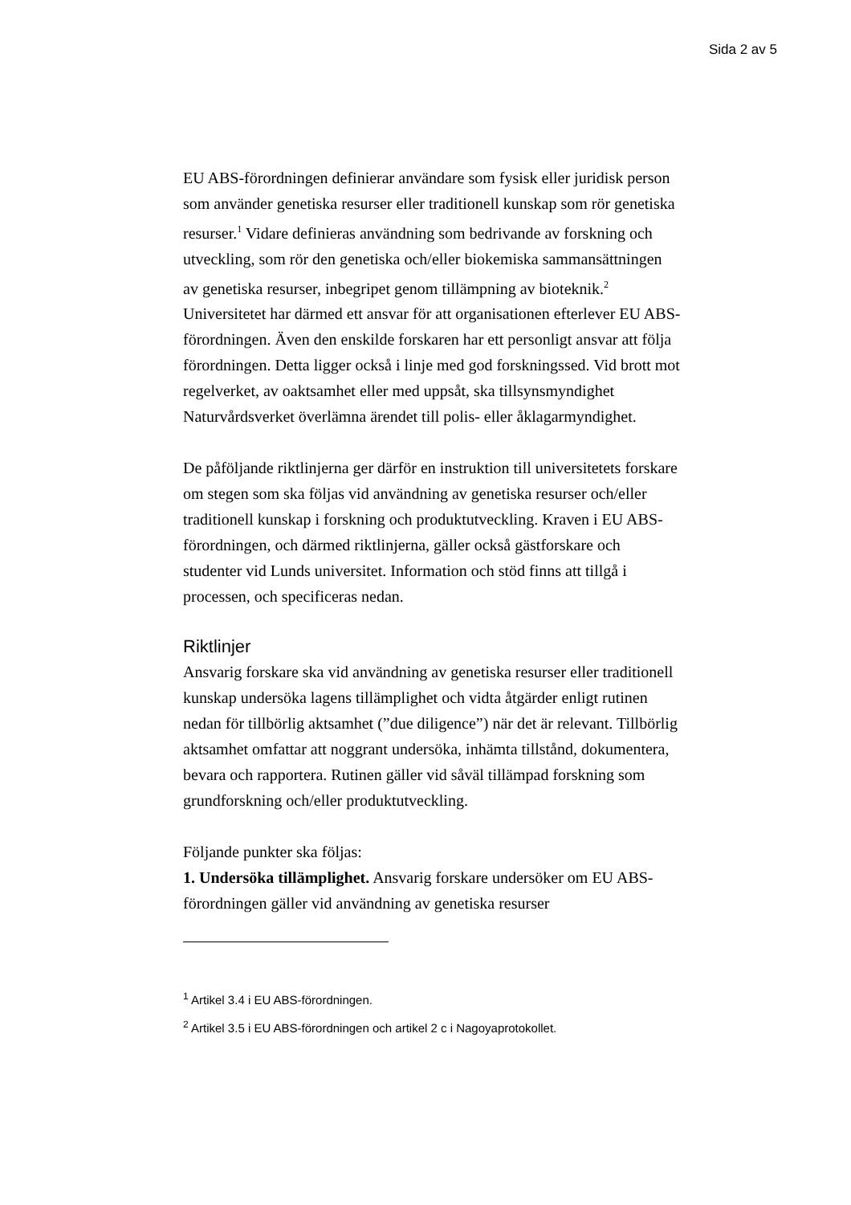Sida 2 av 5
EU ABS-förordningen definierar användare som fysisk eller juridisk person som använder genetiska resurser eller traditionell kunskap som rör genetiska resurser.<sup>1</sup> Vidare definieras användning som bedrivande av forskning och utveckling, som rör den genetiska och/eller biokemiska sammansättningen av genetiska resurser, inbegripet genom tillämpning av bioteknik.<sup>2</sup> Universitetet har därmed ett ansvar för att organisationen efterlever EU ABS-förordningen. Även den enskilde forskaren har ett personligt ansvar att följa förordningen. Detta ligger också i linje med god forskningssed. Vid brott mot regelverket, av oaktsamhet eller med uppsåt, ska tillsynsmyndighet Naturvårdsverket överlämna ärendet till polis- eller åklagarmyndighet.
De påföljande riktlinjerna ger därför en instruktion till universitetets forskare om stegen som ska följas vid användning av genetiska resurser och/eller traditionell kunskap i forskning och produktutveckling. Kraven i EU ABS-förordningen, och därmed riktlinjerna, gäller också gästforskare och studenter vid Lunds universitet. Information och stöd finns att tillgå i processen, och specificeras nedan.
Riktlinjer
Ansvarig forskare ska vid användning av genetiska resurser eller traditionell kunskap undersöka lagens tillämplighet och vidta åtgärder enligt rutinen nedan för tillbörlig aktsamhet (”due diligence”) när det är relevant. Tillbörlig aktsamhet omfattar att noggrant undersöka, inhämta tillstånd, dokumentera, bevara och rapportera. Rutinen gäller vid såväl tillämpad forskning som grundforskning och/eller produktutveckling.
Följande punkter ska följas:
1. Undersöka tillämplighet. Ansvarig forskare undersöker om EU ABS-förordningen gäller vid användning av genetiska resurser
<sup>1</sup> Artikel 3.4 i EU ABS-förordningen.
<sup>2</sup> Artikel 3.5 i EU ABS-förordningen och artikel 2 c i Nagoyaprotokollet.